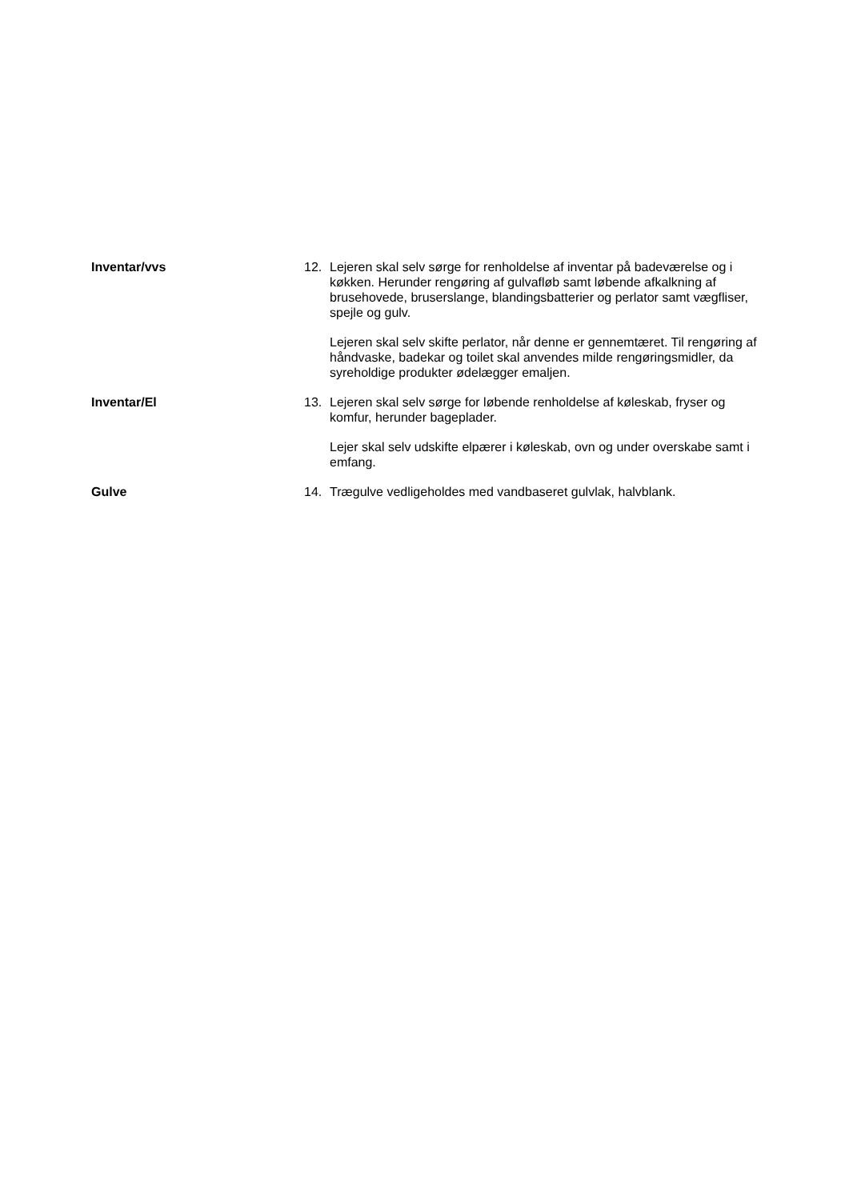Inventar/vvs 12. Lejeren skal selv sørge for renholdelse af inventar på badeværelse og i køkken. Herunder rengøring af gulvafløb samt løbende afkalkning af brusehovede, bruserslange, blandingsbatterier og perlator samt vægfliser, spejle og gulv.
Lejeren skal selv skifte perlator, når denne er gennemtæret. Til rengøring af håndvaske, badekar og toilet skal anvendes milde rengøringsmidler, da syreholdige produkter ødelægger emaljen.
Inventar/El 13. Lejeren skal selv sørge for løbende renholdelse af køleskab, fryser og komfur, herunder bageplader.
Lejer skal selv udskifte elpærer i køleskab, ovn og under overskabe samt i emfang.
Gulve 14. Trægulve vedligeholdes med vandbaseret gulvlak, halvblank.